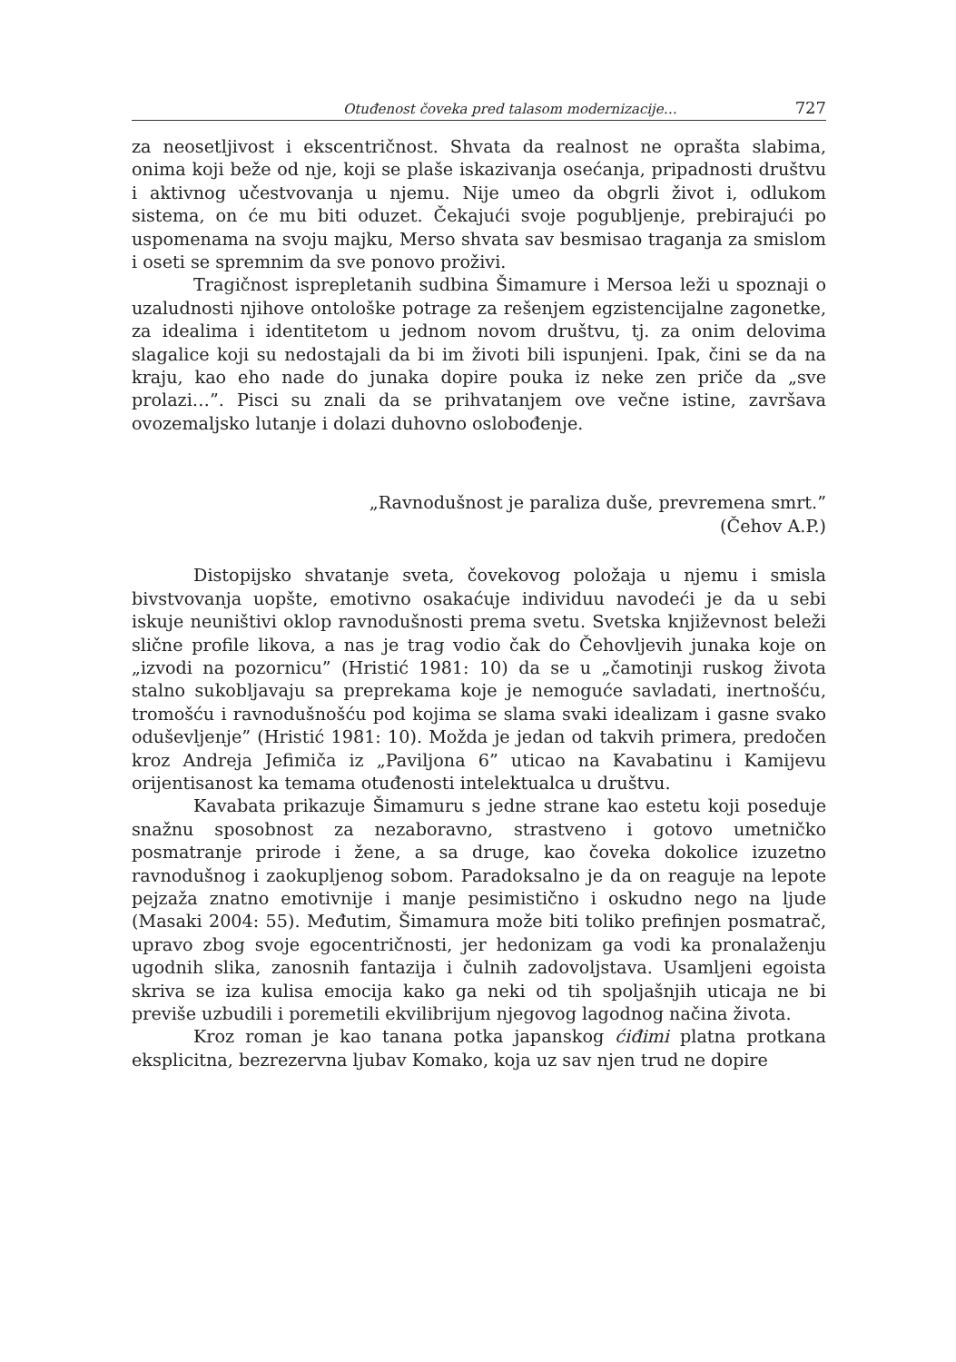Otuđenost čoveka pred talasom modernizacije… 727
za neosetljivost i ekscentričnost. Shvata da realnost ne oprašta slabima, onima koji beže od nje, koji se plaše iskazivanja osećanja, pripadnosti društvu i aktivnog učestvovanja u njemu. Nije umeo da obgrli život i, odlukom sistema, on će mu biti oduzet. Čekajući svoje pogubljenje, prebirajući po uspomenama na svoju majku, Merso shvata sav besmisao traganja za smislom i oseti se spremnim da sve ponovo proživi.
Tragičnost isprepletanih sudbina Šimamure i Mersoa leži u spoznaji o uzaludnosti njihove ontološke potrage za rešenjem egzistencijalne zagonetke, za idealima i identitetom u jednom novom društvu, tj. za onim delovima slagalice koji su nedostajali da bi im životi bili ispunjeni. Ipak, čini se da na kraju, kao eho nade do junaka dopire pouka iz neke zen priče da „sve prolazi…”. Pisci su znali da se prihvatanjem ove večne istine, završava ovozemaljsko lutanje i dolazi duhovno oslobođenje.
„Ravnodušnost je paraliza duše, prevremena smrt.”
(Čehov A.P.)
Distopijsko shvatanje sveta, čovekovog položaja u njemu i smisla bivstvovanja uopšte, emotivno osakaćuje individuu navodeći je da u sebi iskuje neuništivi oklop ravnodušnosti prema svetu. Svetska književnost beleži slične profile likova, a nas je trag vodio čak do Čehovljevih junaka koje on „izvodi na pozornicu” (Hristić 1981: 10) da se u „čamotinji ruskog života stalno sukobljavaju sa preprekama koje je nemoguće savladati, inertnošću, tromošću i ravnodušnošću pod kojima se slama svaki idealizam i gasne svako oduševljenje” (Hristić 1981: 10). Možda je jedan od takvih primera, predočen kroz Andreja Jefimiča iz „Paviljona 6” uticao na Kavabatinu i Kamijevu orijentisanost ka temama otuđenosti intelektualca u društvu.
Kavabata prikazuje Šimamuru s jedne strane kao estetu koji poseduje snažnu sposobnost za nezaboravno, strastveno i gotovo umetničko posmatranje prirode i žene, a sa druge, kao čoveka dokolice izuzetno ravnodušnog i zaokupljenog sobom. Paradoksalno je da on reaguje na lepote pejzaža znatno emotivnije i manje pesimistično i oskudno nego na ljude (Masaki 2004: 55). Međutim, Šimamura može biti toliko prefinjen posmatrač, upravo zbog svoje egocentričnosti, jer hedonizam ga vodi ka pronalaženju ugodnih slika, zanosnih fantazija i čulnih zadovoljstava. Usamljeni egoista skriva se iza kulisa emocija kako ga neki od tih spoljašnjih uticaja ne bi previše uzbudili i poremetili ekvilibrijum njegovog lagodnog načina života.
Kroz roman je kao tanana potka japanskog ćiđimi platna protkana eksplicitna, bezrezervna ljubav Komako, koja uz sav njen trud ne dopire